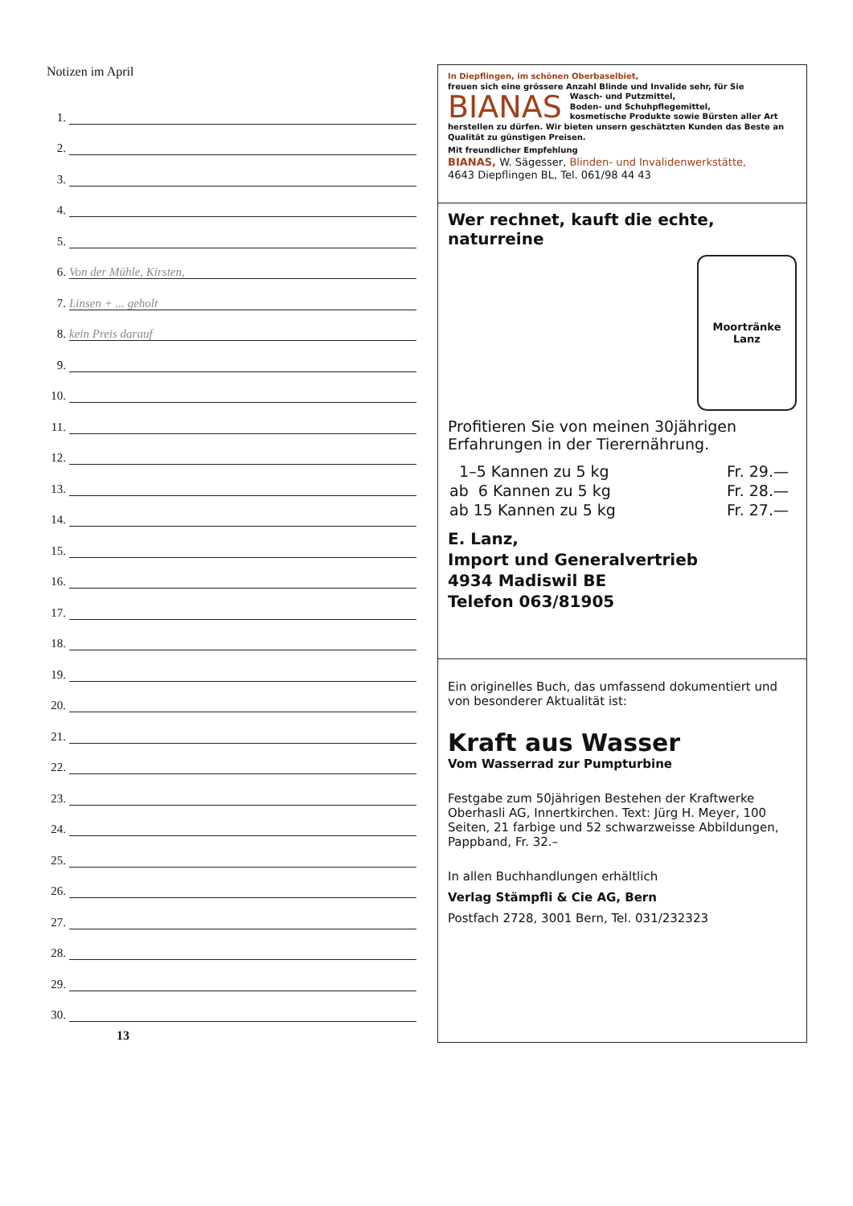Notizen im April
1.
2.
3.
4.
5.
6.
Von der Mühle, Kirsten,
7.
Linsen + ... geholt
8.
kein Preis darauf
9.
10.
11.
12.
13.
14.
15.
16.
17.
18.
19.
20.
21.
22.
23.
24.
25.
26.
27.
28.
29.
30.
13
In Diepflingen, im schönen Oberbaselbiet,
freuen sich eine grössere Anzahl Blinde und Invalide sehr, für Sie
BIANAS
Wasch- und Putzmittel,
Boden- und Schuhpflegemittel,
kosmetische Produkte sowie Bürsten aller Art
herstellen zu dürfen. Wir bieten unsern geschätzten Kunden das Beste an Qualität zu günstigen Preisen.
Mit freundlicher Empfehlung
BIANAS, W. Sägesser, Blinden- und Invalidenwerkstätte,
4643 Diepflingen BL, Tel. 061/98 44 43
Wer rechnet, kauft die echte,
naturreine
Moortränke
Lanz
Profitieren Sie von meinen 30jährigen Erfahrungen in der Tierernährung.
| 1–5 Kannen zu 5 kg | Fr. 29.— |
| ab 6 Kannen zu 5 kg | Fr. 28.— |
| ab 15 Kannen zu 5 kg | Fr. 27.— |
E. Lanz,
Import und Generalvertrieb
4934 Madiswil BE
Telefon 063/81905
Ein originelles Buch, das umfassend dokumentiert und von besonderer Aktualität ist:
Kraft aus Wasser
Vom Wasserrad zur Pumpturbine
Festgabe zum 50jährigen Bestehen der Kraftwerke Oberhasli AG, Innertkirchen. Text: Jürg H. Meyer, 100 Seiten, 21 farbige und 52 schwarzweisse Abbildungen, Pappband, Fr. 32.–
In allen Buchhandlungen erhältlich
Verlag Stämpfli & Cie AG, Bern
Postfach 2728, 3001 Bern, Tel. 031/232323